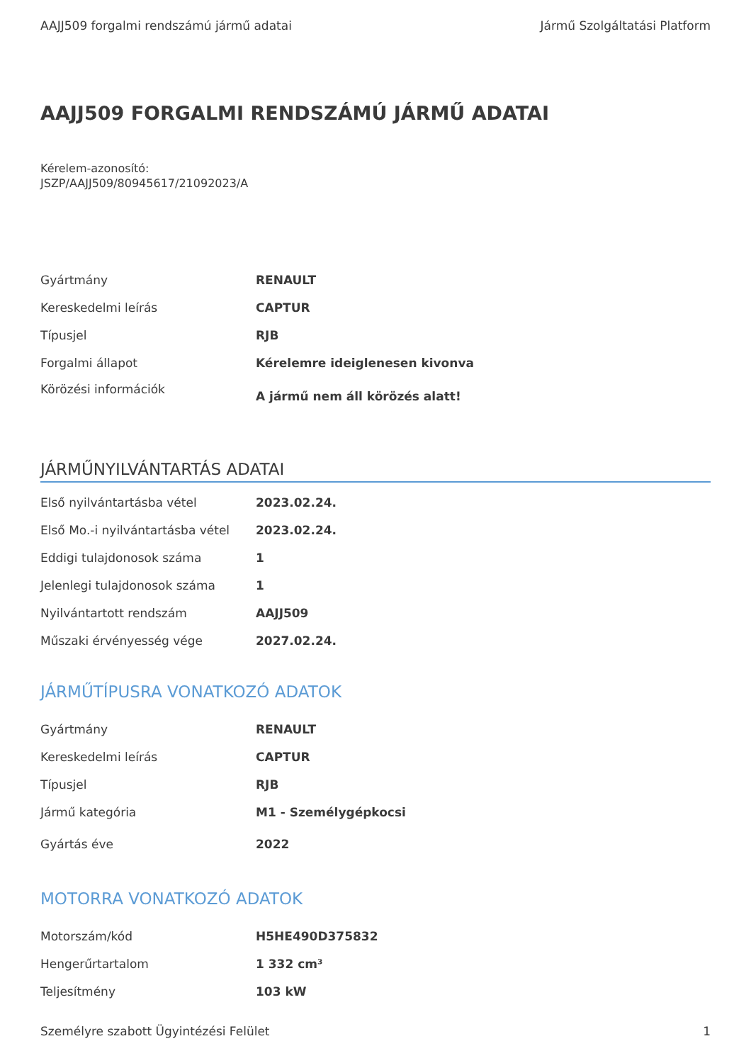AAJJ509 forgalmi rendszámú jármű adatai Jármű Szolgáltatási Platform
AAJJ509 FORGALMI RENDSZÁMÚ JÁRMŰ ADATAI
Kérelem-azonosító:
JSZP/AAJJ509/80945617/21092023/A
| Gyártmány | RENAULT |
| Kereskedelmi leírás | CAPTUR |
| Típusjel | RJB |
| Forgalmi állapot | Kérelemre ideiglenesen kivonva |
| Körözési információk | A jármű nem áll körözés alatt! |
JÁRMŰNYILVÁNTARTÁS ADATAI
| Első nyilvántartásba vétel | 2023.02.24. |
| Első Mo.-i nyilvántartásba vétel | 2023.02.24. |
| Eddigi tulajdonosok száma | 1 |
| Jelenlegi tulajdonosok száma | 1 |
| Nyilvántartott rendszám | AAJJ509 |
| Műszaki érvényesség vége | 2027.02.24. |
JÁRMŰTÍPUSRA VONATKOZÓ ADATOK
| Gyártmány | RENAULT |
| Kereskedelmi leírás | CAPTUR |
| Típusjel | RJB |
| Jármű kategória | M1 - Személygépkocsi |
| Gyártás éve | 2022 |
MOTORRA VONATKOZÓ ADATOK
| Motorszám/kód | H5HE490D375832 |
| Hengerűrtartalom | 1 332 cm³ |
| Teljesítmény | 103 kW |
Személyre szabott Ügyintézési Felület 1